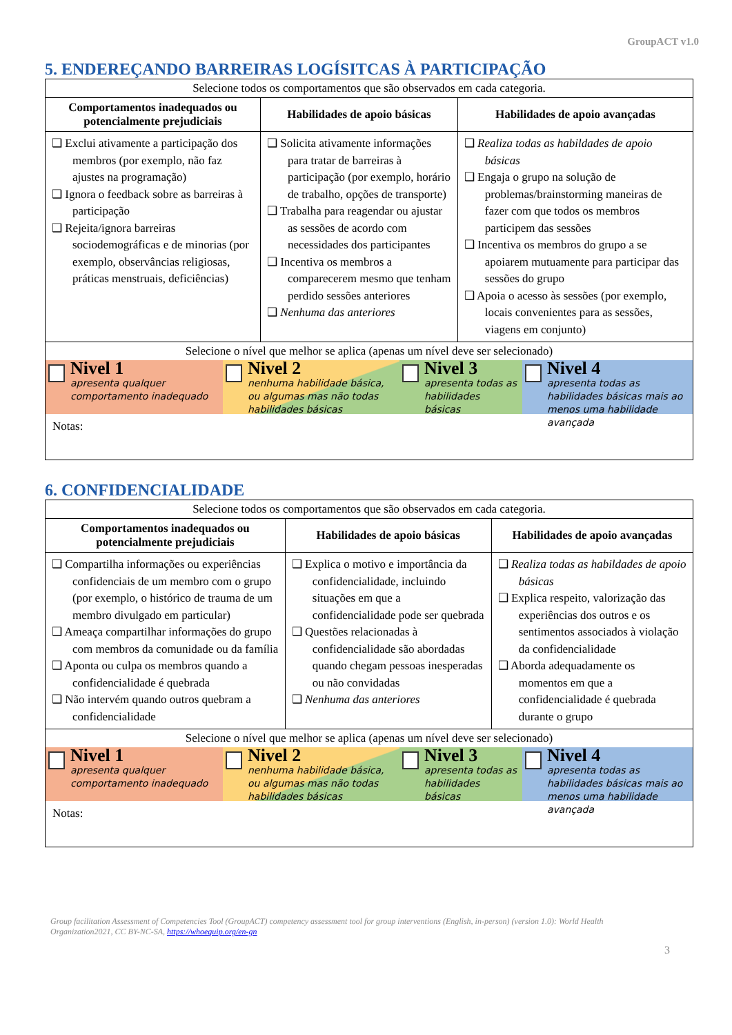GroupACT v1.0
5. ENDEREÇANDO BARREIRAS LOGÍSITCAS À PARTICIPAÇÃO
| Selecione todos os comportamentos que são observados em cada categoria. | | |
| Comportamentos inadequados ou potencialmente prejudiciais | Habilidades de apoio básicas | Habilidades de apoio avançadas |
| ❑ Exclui ativamente a participação dos membros (por exemplo, não faz ajustes na programação) ❑ Ignora o feedback sobre as barreiras à participação ❑ Rejeita/ignora barreiras sociodemográficas e de minorias (por exemplo, observâncias religiosas, práticas menstruais, deficiências) | ❑ Solicita ativamente informações para tratar de barreiras à participação (por exemplo, horário de trabalho, opções de transporte) ❑ Trabalha para reagendar ou ajustar as sessões de acordo com necessidades dos participantes ❑ Incentiva os membros a comparecerem mesmo que tenham perdido sessões anteriores ❑ Nenhuma das anteriores | ❑ Realiza todas as habildades de apoio básicas ❑ Engaja o grupo na solução de problemas/brainstorming maneiras de fazer com que todos os membros participem das sessões ❑ Incentiva os membros do grupo a se apoiarem mutuamente para participar das sessões do grupo ❑ Apoia o acesso às sessões (por exemplo, locais convenientes para as sessões, viagens em conjunto) |
| Selecione o nível que melhor se aplica (apenas um nível deve ser selecionado) Nivel 1 apresenta qualquer comportamento inadequado Nivel 2 nenhuma habilidade básica, ou algumas mas não todas habilidades básicas Nivel 3 apresenta todas as habilidades básicas Nivel 4 apresenta todas as habilidades básicas mais ao menos uma habilidade avançada Notas: | | |
6. CONFIDENCIALIDADE
| Selecione todos os comportamentos que são observados em cada categoria. | | |
| Comportamentos inadequados ou potencialmente prejudiciais | Habilidades de apoio básicas | Habilidades de apoio avançadas |
| ❑ Compartilha informações ou experiências confidenciais de um membro com o grupo (por exemplo, o histórico de trauma de um membro divulgado em particular) ❑ Ameaça compartilhar informações do grupo com membros da comunidade ou da família ❑ Aponta ou culpa os membros quando a confidencialidade é quebrada ❑ Não intervém quando outros quebram a confidencialidade | ❑ Explica o motivo e importância da confidencialidade, incluindo situações em que a confidencialidade pode ser quebrada ❑ Questões relacionadas à confidencialidade são abordadas quando chegam pessoas inesperadas ou não convidadas ❑ Nenhuma das anteriores | ❑ Realiza todas as habildades de apoio básicas ❑ Explica respeito, valorização das experiências dos outros e os sentimentos associados à violação da confidencialidade ❑ Aborda adequadamente os momentos em que a confidencialidade é quebrada durante o grupo |
| Selecione o nível que melhor se aplica (apenas um nível deve ser selecionado) Nivel 1 apresenta qualquer comportamento inadequado Nivel 2 nenhuma habilidade básica, ou algumas mas não todas habilidades básicas Nivel 3 apresenta todas as habilidades básicas Nivel 4 apresenta todas as habilidades básicas mais ao menos uma habilidade avançada Notas: | | |
Group facilitation Assessment of Competencies Tool (GroupACT) competency assessment tool for group interventions (English, in-person) (version 1.0): World Health Organization2021, CC BY-NC-SA, https://whoequip.org/en-gn
3